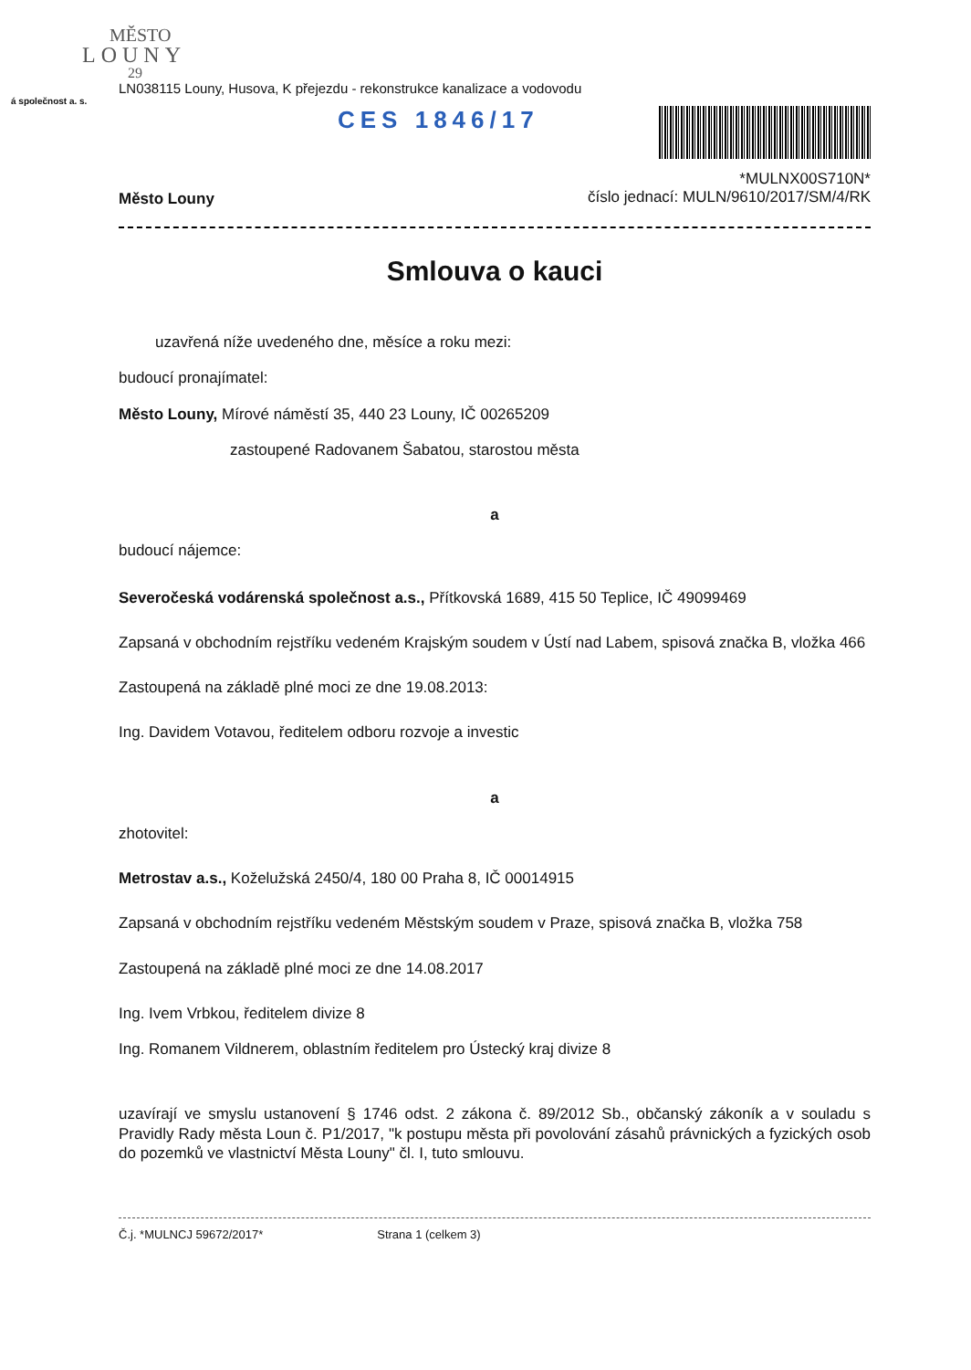MĚSTO
LOUNY
29
LN038115 Louny, Husova, K přejezdu - rekonstrukce kanalizace a vodovodu
á společnost a. s.
CES 1846/17
Město Louny
*MULNX00S710N*
číslo jednací: MULN/9610/2017/SM/4/RK
Smlouva o kauci
uzavřená níže uvedeného dne, měsíce a roku mezi:
budoucí pronajímatel:
Město Louny, Mírové náměstí 35, 440 23 Louny, IČ 00265209
zastoupené Radovanem Šabatou, starostou města
a
budoucí nájemce:
Severočeská vodárenská společnost a.s., Přítkovská 1689, 415 50 Teplice, IČ 49099469
Zapsaná v obchodním rejstříku vedeném Krajským soudem v Ústí nad Labem, spisová značka B, vložka 466
Zastoupená na základě plné moci ze dne 19.08.2013:
Ing. Davidem Votavou, ředitelem odboru rozvoje a investic
a
zhotovitel:
Metrostav a.s., Koželužská 2450/4, 180 00 Praha 8, IČ 00014915
Zapsaná v obchodním rejstříku vedeném Městským soudem v Praze, spisová značka B, vložka 758
Zastoupená na základě plné moci ze dne 14.08.2017
Ing. Ivem Vrbkou, ředitelem divize 8
Ing. Romanem Vildnerem, oblastním ředitelem pro Ústecký kraj divize 8
uzavírají ve smyslu ustanovení § 1746 odst. 2 zákona č. 89/2012 Sb., občanský zákoník a v souladu s Pravidly Rady města Loun č. P1/2017, "k postupu města při povolování zásahů právnických a fyzických osob do pozemků ve vlastnictví Města Louny" čl. I, tuto smlouvu.
Č.j. *MULNCJ 59672/2017* Strana 1 (celkem 3)